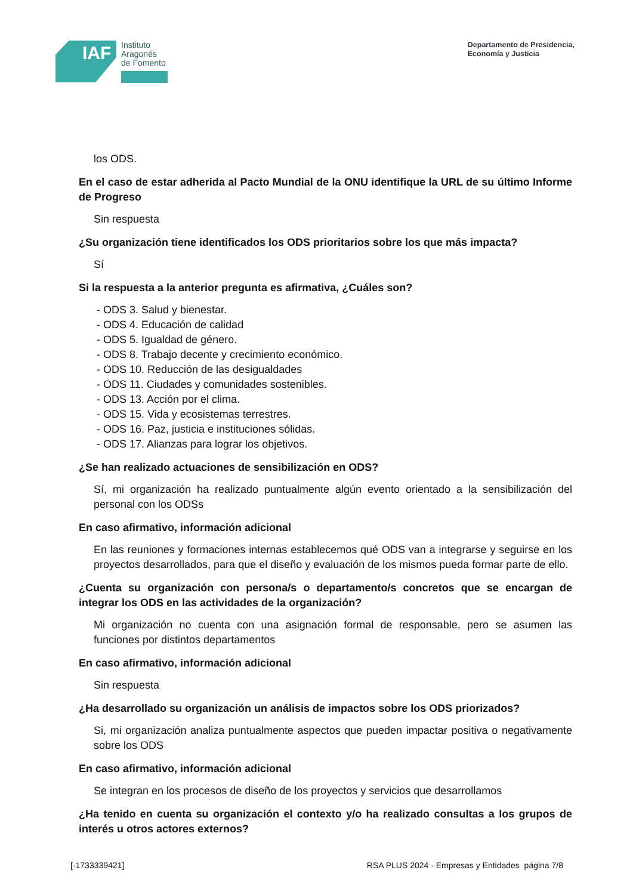IAF
Instituto
Aragonés
de Fomento
Departamento de Presidencia,
Economía y Justicia
los ODS.
En el caso de estar adherida al Pacto Mundial de la ONU identifique la URL de su último Informe de Progreso
Sin respuesta
¿Su organización tiene identificados los ODS prioritarios sobre los que más impacta?
Sí
Si la respuesta a la anterior pregunta es afirmativa, ¿Cuáles son?
- ODS 3. Salud y bienestar.
- ODS 4. Educación de calidad
- ODS 5. Igualdad de género.
- ODS 8. Trabajo decente y crecimiento económico.
- ODS 10. Reducción de las desigualdades
- ODS 11. Ciudades y comunidades sostenibles.
- ODS 13. Acción por el clima.
- ODS 15. Vida y ecosistemas terrestres.
- ODS 16. Paz, justicia e instituciones sólidas.
- ODS 17. Alianzas para lograr los objetivos.
¿Se han realizado actuaciones de sensibilización en ODS?
Sí, mi organización ha realizado puntualmente algún evento orientado a la sensibilización del personal con los ODSs
En caso afirmativo, información adicional
En las reuniones y formaciones internas establecemos qué ODS van a integrarse y seguirse en los proyectos desarrollados, para que el diseño y evaluación de los mismos pueda formar parte de ello.
¿Cuenta su organización con persona/s o departamento/s concretos que se encargan de integrar los ODS en las actividades de la organización?
Mi organización no cuenta con una asignación formal de responsable, pero se asumen las funciones por distintos departamentos
En caso afirmativo, información adicional
Sin respuesta
¿Ha desarrollado su organización un análisis de impactos sobre los ODS priorizados?
Si, mi organización analiza puntualmente aspectos que pueden impactar positiva o negativamente sobre los ODS
En caso afirmativo, información adicional
Se integran en los procesos de diseño de los proyectos y servicios que desarrollamos
¿Ha tenido en cuenta su organización el contexto y/o ha realizado consultas a los grupos de interés u otros actores externos?
[-1733339421] RSA PLUS 2024 - Empresas y Entidades página 7/8